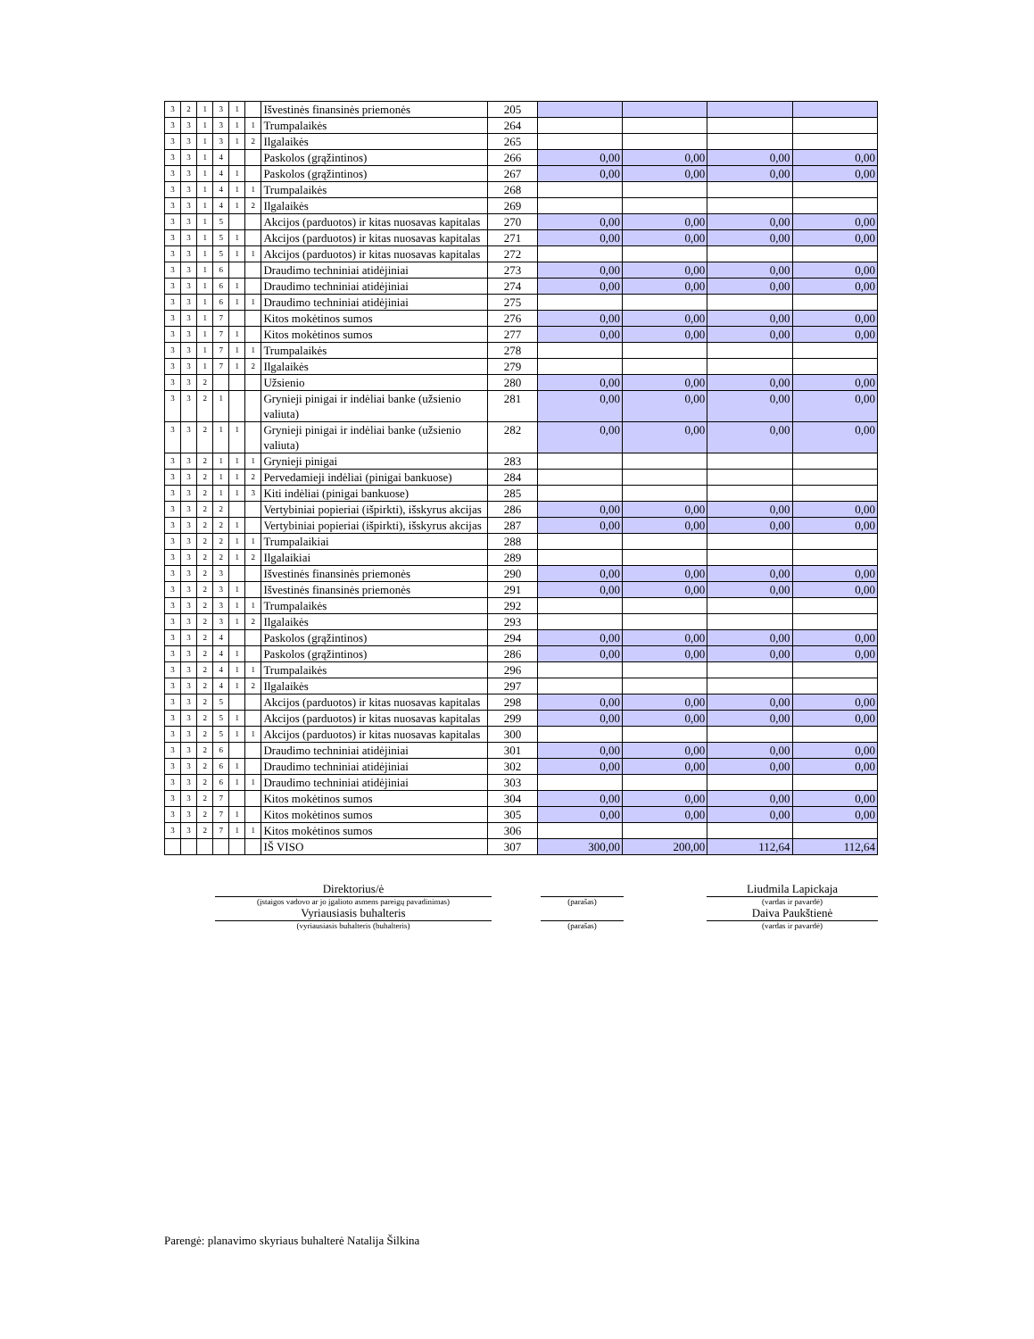| 3 | 2 | 1 | 3 | 1 | | Išvestinės finansinės priemonės | 205 | | | | |
| 3 | 3 | 1 | 3 | 1 | 1 | Trumpalaikės | 264 | | | | |
| 3 | 3 | 1 | 3 | 1 | 2 | Ilgalaikės | 265 | | | | |
| 3 | 3 | 1 | 4 | | | Paskolos (grąžintinos) | 266 | 0,00 | 0,00 | 0,00 | 0,00 |
| 3 | 3 | 1 | 4 | 1 | | Paskolos (grąžintinos) | 267 | 0,00 | 0,00 | 0,00 | 0,00 |
| 3 | 3 | 1 | 4 | 1 | 1 | Trumpalaikės | 268 | | | | |
| 3 | 3 | 1 | 4 | 1 | 2 | Ilgalaikės | 269 | | | | |
| 3 | 3 | 1 | 5 | | | Akcijos (parduotos) ir kitas nuosavas kapitalas | 270 | 0,00 | 0,00 | 0,00 | 0,00 |
| 3 | 3 | 1 | 5 | 1 | | Akcijos (parduotos) ir kitas nuosavas kapitalas | 271 | 0,00 | 0,00 | 0,00 | 0,00 |
| 3 | 3 | 1 | 5 | 1 | 1 | Akcijos (parduotos) ir kitas nuosavas kapitalas | 272 | | | | |
| 3 | 3 | 1 | 6 | | | Draudimo techniniai atidėjiniai | 273 | 0,00 | 0,00 | 0,00 | 0,00 |
| 3 | 3 | 1 | 6 | 1 | | Draudimo techniniai atidėjiniai | 274 | 0,00 | 0,00 | 0,00 | 0,00 |
| 3 | 3 | 1 | 6 | 1 | 1 | Draudimo techniniai atidėjiniai | 275 | | | | |
| 3 | 3 | 1 | 7 | | | Kitos mokėtinos sumos | 276 | 0,00 | 0,00 | 0,00 | 0,00 |
| 3 | 3 | 1 | 7 | 1 | | Kitos mokėtinos sumos | 277 | 0,00 | 0,00 | 0,00 | 0,00 |
| 3 | 3 | 1 | 7 | 1 | 1 | Trumpalaikės | 278 | | | | |
| 3 | 3 | 1 | 7 | 1 | 2 | Ilgalaikės | 279 | | | | |
| 3 | 3 | 2 | | | | Užsienio | 280 | 0,00 | 0,00 | 0,00 | 0,00 |
| 3 | 3 | 2 | 1 | | | Grynieji pinigai ir indėliai banke (užsienio valiuta) | 281 | 0,00 | 0,00 | 0,00 | 0,00 |
| 3 | 3 | 2 | 1 | 1 | | Grynieji pinigai ir indėliai banke (užsienio valiuta) | 282 | 0,00 | 0,00 | 0,00 | 0,00 |
| 3 | 3 | 2 | 1 | 1 | 1 | Grynieji pinigai | 283 | | | | |
| 3 | 3 | 2 | 1 | 1 | 2 | Pervedamieji indėliai (pinigai bankuose) | 284 | | | | |
| 3 | 3 | 2 | 1 | 1 | 3 | Kiti indėliai (pinigai bankuose) | 285 | | | | |
| 3 | 3 | 2 | 2 | | | Vertybiniai popieriai (išpirkti), išskyrus akcijas | 286 | 0,00 | 0,00 | 0,00 | 0,00 |
| 3 | 3 | 2 | 2 | 1 | | Vertybiniai popieriai (išpirkti), išskyrus akcijas | 287 | 0,00 | 0,00 | 0,00 | 0,00 |
| 3 | 3 | 2 | 2 | 1 | 1 | Trumpalaikiai | 288 | | | | |
| 3 | 3 | 2 | 2 | 1 | 2 | Ilgalaikiai | 289 | | | | |
| 3 | 3 | 2 | 3 | | | Išvestinės finansinės priemonės | 290 | 0,00 | 0,00 | 0,00 | 0,00 |
| 3 | 3 | 2 | 3 | 1 | | Išvestinės finansinės priemonės | 291 | 0,00 | 0,00 | 0,00 | 0,00 |
| 3 | 3 | 2 | 3 | 1 | 1 | Trumpalaikės | 292 | | | | |
| 3 | 3 | 2 | 3 | 1 | 2 | Ilgalaikės | 293 | | | | |
| 3 | 3 | 2 | 4 | | | Paskolos (grąžintinos) | 294 | 0,00 | 0,00 | 0,00 | 0,00 |
| 3 | 3 | 2 | 4 | 1 | | Paskolos (grąžintinos) | 286 | 0,00 | 0,00 | 0,00 | 0,00 |
| 3 | 3 | 2 | 4 | 1 | 1 | Trumpalaikės | 296 | | | | |
| 3 | 3 | 2 | 4 | 1 | 2 | Ilgalaikės | 297 | | | | |
| 3 | 3 | 2 | 5 | | | Akcijos (parduotos) ir kitas nuosavas kapitalas | 298 | 0,00 | 0,00 | 0,00 | 0,00 |
| 3 | 3 | 2 | 5 | 1 | | Akcijos (parduotos) ir kitas nuosavas kapitalas | 299 | 0,00 | 0,00 | 0,00 | 0,00 |
| 3 | 3 | 2 | 5 | 1 | 1 | Akcijos (parduotos) ir kitas nuosavas kapitalas | 300 | | | | |
| 3 | 3 | 2 | 6 | | | Draudimo techniniai atidėjiniai | 301 | 0,00 | 0,00 | 0,00 | 0,00 |
| 3 | 3 | 2 | 6 | 1 | | Draudimo techniniai atidėjiniai | 302 | 0,00 | 0,00 | 0,00 | 0,00 |
| 3 | 3 | 2 | 6 | 1 | 1 | Draudimo techniniai atidėjiniai | 303 | | | | |
| 3 | 3 | 2 | 7 | | | Kitos mokėtinos sumos | 304 | 0,00 | 0,00 | 0,00 | 0,00 |
| 3 | 3 | 2 | 7 | 1 | | Kitos mokėtinos sumos | 305 | 0,00 | 0,00 | 0,00 | 0,00 |
| 3 | 3 | 2 | 7 | 1 | 1 | Kitos mokėtinos sumos | 306 | | | | |
| | | | | | | IŠ VISO | 307 | 300,00 | 200,00 | 112,64 | 112,64 |
| | Direktorius/ė | | | | Liudmila Lapickaja |
| | (įstaigos vadovo ar jo įgalioto asmens pareigų pavadinimas) | | (parašas) | | (vardas ir pavardė) |
| | Vyriausiasis buhalteris | | | | Daiva Paukštienė |
| | (vyriausiasis buhalteris (buhalteris) | | (parašas) | | (vardas ir pavardė) |
Parengė: planavimo skyriaus buhalterė Natalija Šilkina